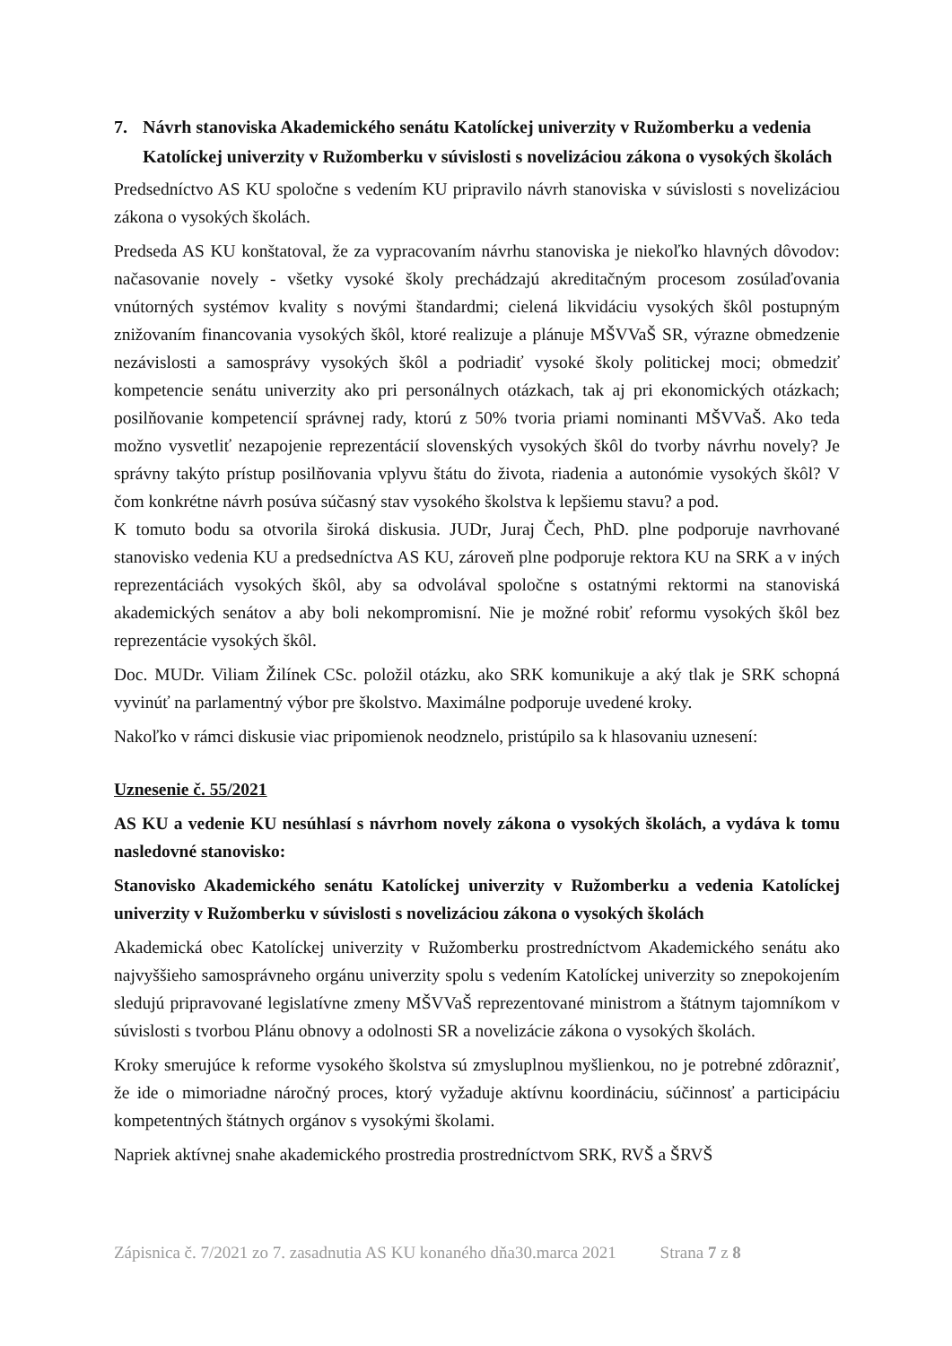7. Návrh stanoviska Akademického senátu Katolíckej univerzity v Ružomberku a vedenia Katolíckej univerzity v Ružomberku v súvislosti s novelizáciou zákona o vysokých školách
Predsedníctvo AS KU spoločne s vedením KU pripravilo návrh stanoviska v súvislosti s novelizáciou zákona o vysokých školách.
Predseda AS KU konštatoval, že za vypracovaním návrhu stanoviska je niekoľko hlavných dôvodov: načasovanie novely - všetky vysoké školy prechádzajú akreditačným procesom zosúlaďovania vnútorných systémov kvality s novými štandardmi; cielená likvidáciu vysokých škôl postupným znižovaním financovania vysokých škôl, ktoré realizuje a plánuje MŠVVaŠ SR, výrazne obmedzenie nezávislosti a samosprávy vysokých škôl a podriadiť vysoké školy politickej moci; obmedziť kompetencie senátu univerzity ako pri personálnych otázkach, tak aj pri ekonomických otázkach; posilňovanie kompetencií správnej rady, ktorú z 50% tvoria priami nominanti MŠVVaŠ. Ako teda možno vysvetliť nezapojenie reprezentácií slovenských vysokých škôl do tvorby návrhu novely? Je správny takýto prístup posilňovania vplyvu štátu do života, riadenia a autonómie vysokých škôl? V čom konkrétne návrh posúva súčasný stav vysokého školstva k lepšiemu stavu? a pod.
K tomuto bodu sa otvorila široká diskusia. JUDr, Juraj Čech, PhD. plne podporuje navrhované stanovisko vedenia KU a predsedníctva AS KU, zároveň plne podporuje rektora KU na SRK a v iných reprezentáciách vysokých škôl, aby sa odvolával spoločne s ostatnými rektormi na stanoviská akademických senátov a aby boli nekompromisní. Nie je možné robiť reformu vysokých škôl bez reprezentácie vysokých škôl.
Doc. MUDr. Viliam Žilínek CSc. položil otázku, ako SRK komunikuje a aký tlak je SRK schopná vyvinúť na parlamentný výbor pre školstvo. Maximálne podporuje uvedené kroky.
Nakoľko v rámci diskusie viac pripomienok neodznelo, pristúpilo sa k hlasovaniu uznesení:
Uznesenie č. 55/2021
AS KU a vedenie KU nesúhlasí s návrhom novely zákona o vysokých školách, a vydáva k tomu nasledovné stanovisko:
Stanovisko Akademického senátu Katolíckej univerzity v Ružomberku a vedenia Katolíckej univerzity v Ružomberku v súvislosti s novelizáciou zákona o vysokých školách
Akademická obec Katolíckej univerzity v Ružomberku prostredníctvom Akademického senátu ako najvyššieho samosprávneho orgánu univerzity spolu s vedením Katolíckej univerzity so znepokojením sledujú pripravované legislatívne zmeny MŠVVaŠ reprezentované ministrom a štátnym tajomníkom v súvislosti s tvorbou Plánu obnovy a odolnosti SR a novelizácie zákona o vysokých školách.
Kroky smerujúce k reforme vysokého školstva sú zmysluplnou myšlienkou, no je potrebné zdôrazniť, že ide o mimoriadne náročný proces, ktorý vyžaduje aktívnu koordináciu, súčinnosť a participáciu kompetentných štátnych orgánov s vysokými školami.
Napriek aktívnej snahe akademického prostredia prostredníctvom SRK, RVŠ a ŠRVŠ
Zápisnica č. 7/2021 zo 7. zasadnutia AS KU konaného dňa30.marca 2021 Strana 7 z 8